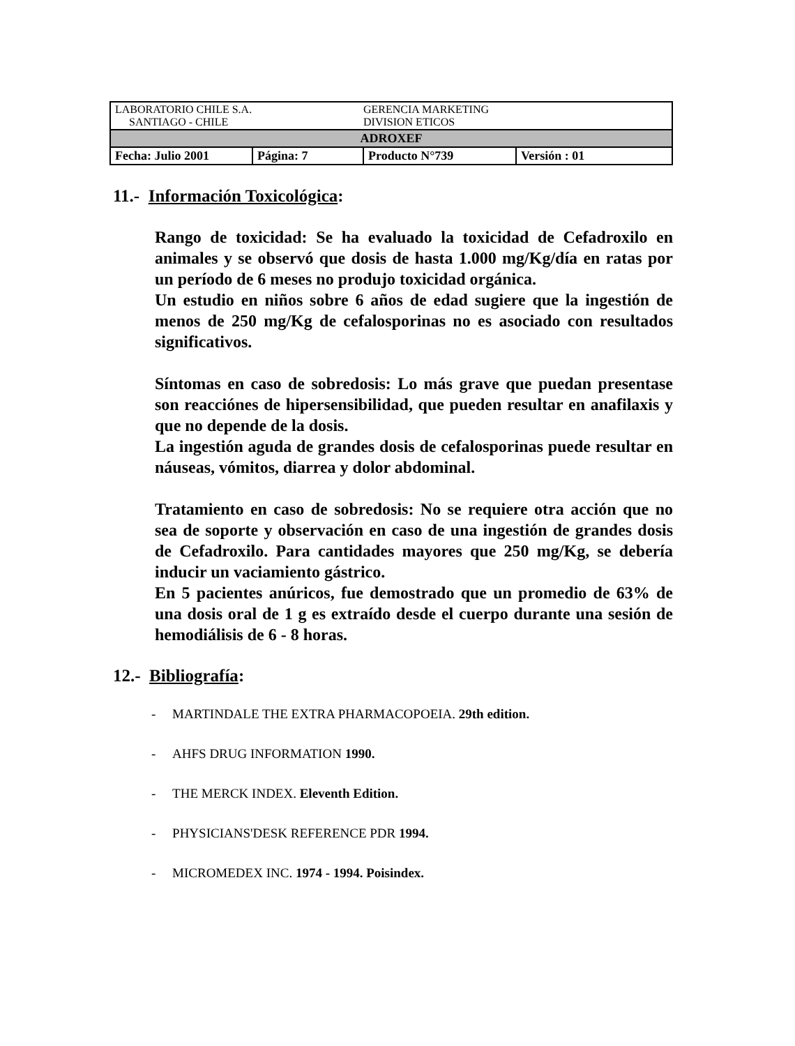| LABORATORIO CHILE S.A. SANTIAGO - CHILE | | GERENCIA MARKETING DIVISION ETICOS | |
| ADROXEF | | | |
| Fecha: Julio 2001 | Página: 7 | Producto N°739 | Versión : 01 |
11.- Información Toxicológica:
Rango de toxicidad: Se ha evaluado la toxicidad de Cefadroxilo en animales y se observó que dosis de hasta 1.000 mg/Kg/día en ratas por un período de 6 meses no produjo toxicidad orgánica.
Un estudio en niños sobre 6 años de edad sugiere que la ingestión de menos de 250 mg/Kg de cefalosporinas no es asociado con resultados significativos.
Síntomas en caso de sobredosis: Lo más grave que puedan presentase son reacciónes de hipersensibilidad, que pueden resultar en anafilaxis y que no depende de la dosis.
La ingestión aguda de grandes dosis de cefalosporinas puede resultar en náuseas, vómitos, diarrea y dolor abdominal.
Tratamiento en caso de sobredosis: No se requiere otra acción que no sea de soporte y observación en caso de una ingestión de grandes dosis de Cefadroxilo. Para cantidades mayores que 250 mg/Kg, se debería inducir un vaciamiento gástrico.
En 5 pacientes anúricos, fue demostrado que un promedio de 63% de una dosis oral de 1 g es extraído desde el cuerpo durante una sesión de hemodiálisis de 6 - 8 horas.
12.- Bibliografía:
- MARTINDALE THE EXTRA PHARMACOPOEIA. 29th edition.
- AHFS DRUG INFORMATION 1990.
- THE MERCK INDEX. Eleventh Edition.
- PHYSICIANS'DESK REFERENCE PDR 1994.
- MICROMEDEX INC. 1974 - 1994. Poisindex.